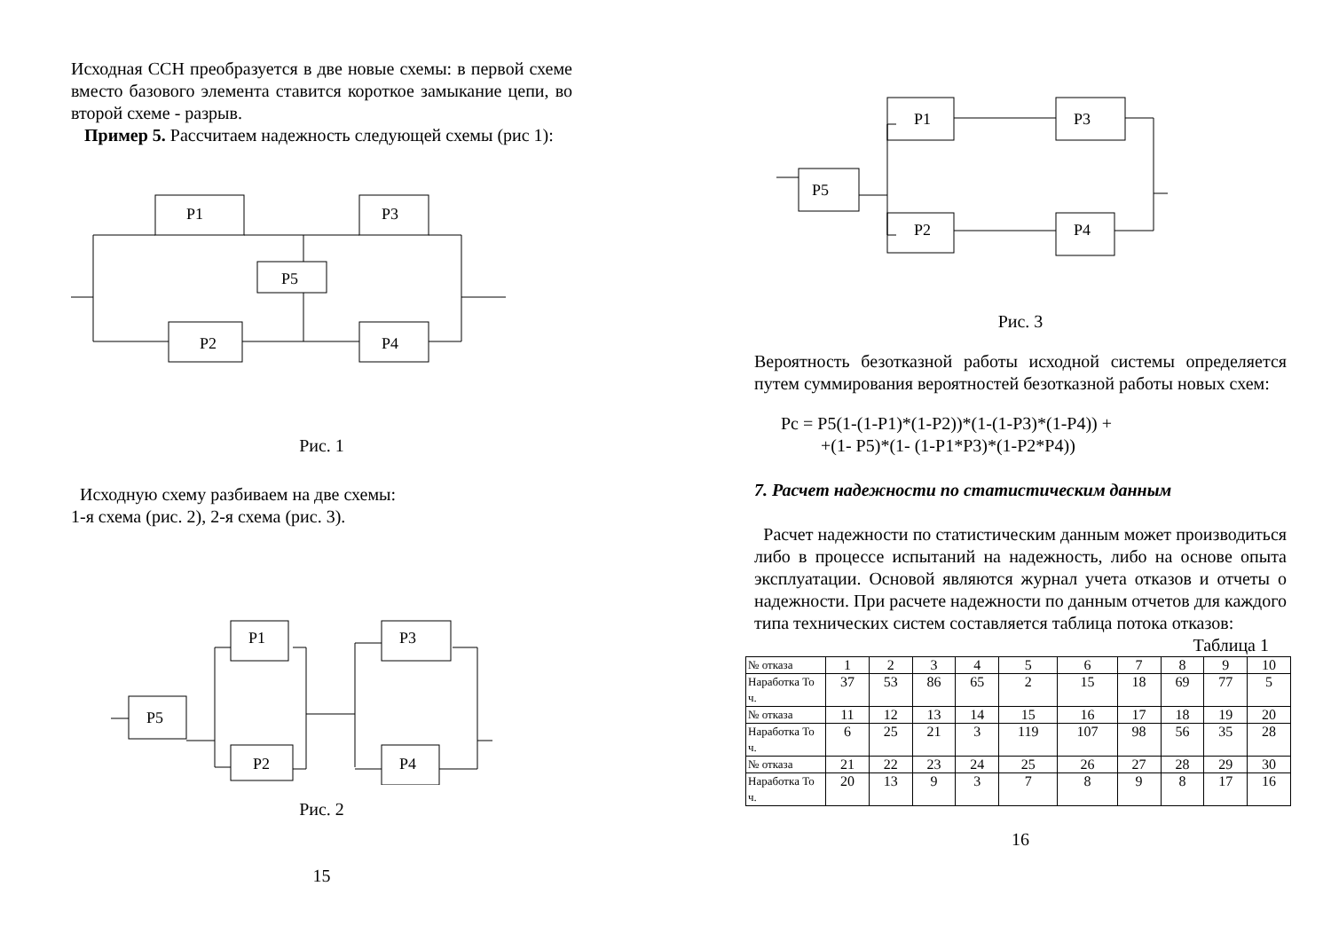Исходная ССН преобразуется в две новые схемы: в первой схеме вместо базового элемента ставится короткое замыкание цепи, во второй схеме - разрыв.
Пример 5. Рассчитаем надежность следующей схемы (рис 1):
P1
P3
P5
P2
P4
Рис. 1
Исходную схему разбиваем на две схемы:
1-я схема (рис. 2), 2-я схема (рис. 3).
P5
P1
P2
P3
P4
Рис. 2
15
P1
P5
P2
P3
P4
Рис. 3
Вероятность безотказной работы исходной системы определяется путем суммирования вероятностей безотказной работы новых схем:
Pc = P5(1-(1-P1)*(1-P2))*(1-(1-P3)*(1-P4)) +
+(1- P5)*(1- (1-P1*P3)*(1-P2*P4))
7. Расчет надежности по статистическим данным
Расчет надежности по статистическим данным может производиться либо в процессе испытаний на надежность, либо на основе опыта эксплуатации. Основой являются журнал учета отказов и отчеты о надежности. При расчете надежности по данным отчетов для каждого типа технических систем составляется таблица потока отказов:
Таблица 1
| № отказа | 1 | 2 | 3 | 4 | 5 | 6 | 7 | 8 | 9 | 10 |
| Наработка То ч. | 37 | 53 | 86 | 65 | 2 | 15 | 18 | 69 | 77 | 5 |
| № отказа | 11 | 12 | 13 | 14 | 15 | 16 | 17 | 18 | 19 | 20 |
| Наработка То ч. | 6 | 25 | 21 | 3 | 119 | 107 | 98 | 56 | 35 | 28 |
| № отказа | 21 | 22 | 23 | 24 | 25 | 26 | 27 | 28 | 29 | 30 |
| Наработка То ч. | 20 | 13 | 9 | 3 | 7 | 8 | 9 | 8 | 17 | 16 |
16